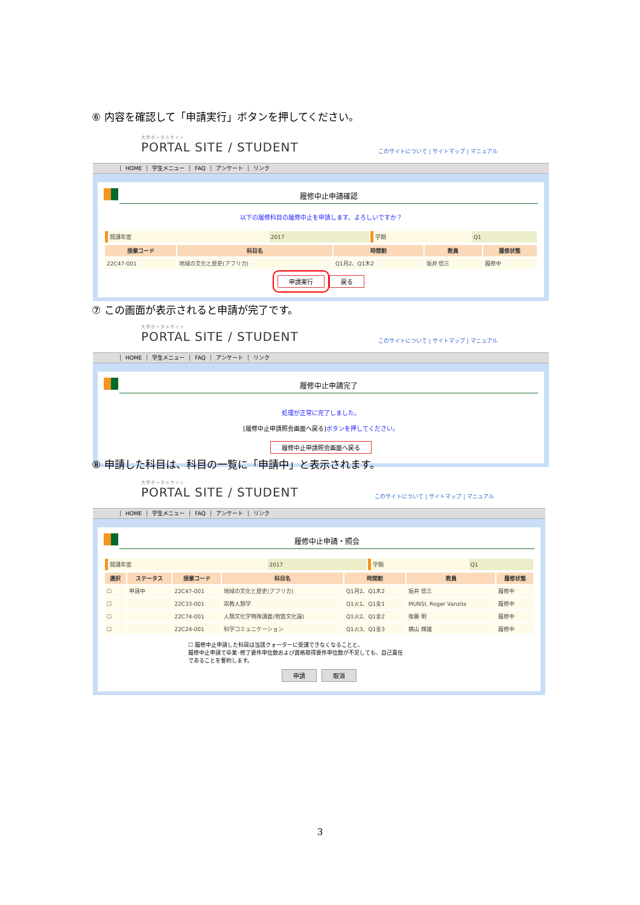⑥ 内容を確認して「申請実行」ボタンを押してください。
大学ポータルサイト
PORTAL SITE / STUDENT
このサイトについて | サイトマップ | マニュアル
HOME 学生メニュー FAQ アンケート リンク
履修中止申請確認
以下の履修科目の履修中止を申請します。よろしいですか？
| 開講年度 | 2017 | 学期 | Q1 |
| 授業コード | 科目名 | 時間割 | 教員 | 履修状態 |
| --- | --- | --- | --- | --- |
| 22C47-001 | 地域の文化と歴史(アフリカ) | Q1月2、Q1木2 | 坂井 信三 | 履修中 |
申請実行 戻る
⑦ この画面が表示されると申請が完了です。
大学ポータルサイト
PORTAL SITE / STUDENT
このサイトについて | サイトマップ | マニュアル
HOME 学生メニュー FAQ アンケート リンク
履修中止申請完了
処理が正常に完了しました。
[履修中止申請照会画面へ戻る] ボタンを押してください。
履修中止申請照会画面へ戻る
⑧ 申請した科目は、科目の一覧に「申請中」と表示されます。
大学ポータルサイト
PORTAL SITE / STUDENT
このサイトについて | サイトマップ | マニュアル
HOME 学生メニュー FAQ アンケート リンク
履修中止申請・照会
| 開講年度 | 2017 | 学期 | Q1 |
| 選択 | ステータス | 授業コード | 科目名 | 時間割 | 教員 | 履修状態 |
| --- | --- | --- | --- | --- | --- | --- |
| ☐ | 申請中 | 22C47-001 | 地域の文化と歴史(アフリカ) | Q1月2、Q1木2 | 坂井 信三 | 履修中 |
| ☐ | | 22C33-001 | 宗教人類学 | Q1火1、Q1金1 | MUNSI, Roger Vanzila | 履修中 |
| ☐ | | 22C74-001 | 人類文化学特殊講義(物質文化論) | Q1火2、Q1金2 | 後藤 明 | 履修中 |
| ☐ | | 22C24-001 | 科学コミュニケーション | Q1火3、Q1金3 | 横山 輝雄 | 履修中 |
☐ 履修中止申請した科目は当該クォーターに受講できなくなることと、
履修中止申請で卒業･修了要件単位数および資格取得要件単位数が不足しても、自己責任
であることを誓約します。
申請 取消
3